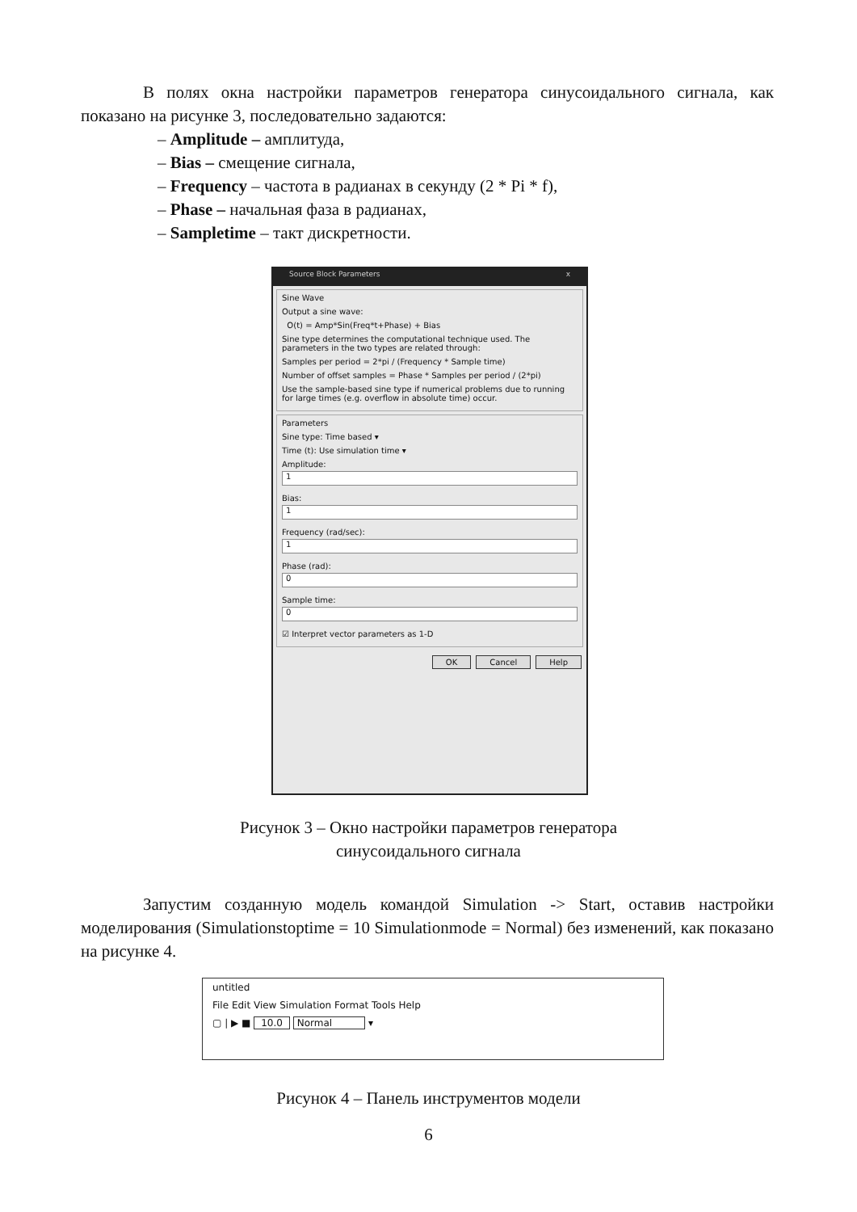В полях окна настройки параметров генератора синусоидального сигнала, как показано на рисунке 3, последовательно задаются:
– Amplitude – амплитуда,
– Bias – смещение сигнала,
– Frequency – частота в радианах в секунду (2 * Pi * f),
– Phase – начальная фаза в радианах,
– Sampletime – такт дискретности.
Source Block Parameters x
Sine Wave
Output a sine wave:
O(t) = Amp*Sin(Freq*t+Phase) + Bias
Sine type determines the computational technique used. The parameters in the two types are related through:
Samples per period = 2*pi / (Frequency * Sample time)
Number of offset samples = Phase * Samples per period / (2*pi)
Use the sample-based sine type if numerical problems due to running for large times (e.g. overflow in absolute time) occur.
Parameters
Sine type: Time based ▾
Time (t): Use simulation time ▾
Amplitude:
1
Bias:
1
Frequency (rad/sec):
1
Phase (rad):
0
Sample time:
0
☑ Interpret vector parameters as 1-D
OK Cancel Help
Рисунок 3 – Окно настройки параметров генератора
синусоидального сигнала
Запустим созданную модель командой Simulation -> Start, оставив настройки моделирования (Simulationstoptime = 10 Simulationmode = Normal) без изменений, как показано на рисунке 4.
untitled
File Edit View Simulation Format Tools Help
▢ | ▶ ■ 10.0 Normal ▾
Рисунок 4 – Панель инструментов модели
6